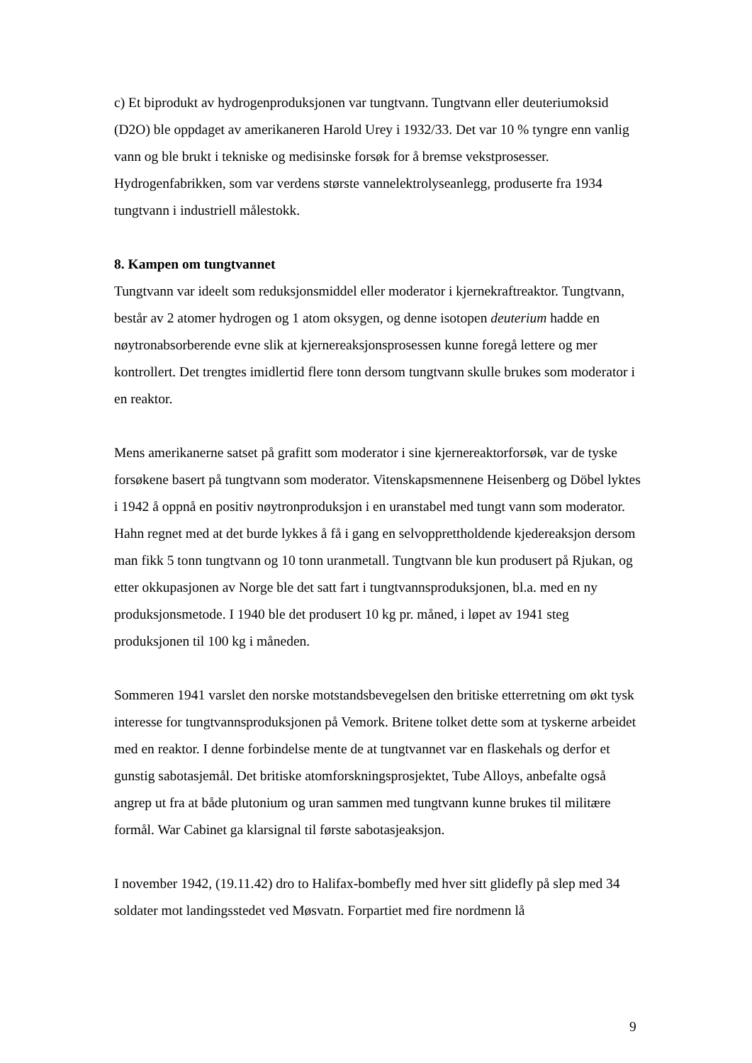c) Et biprodukt av hydrogenproduksjonen var tungtvann. Tungtvann eller deuteriumoksid (D2O) ble oppdaget av amerikaneren Harold Urey i 1932/33. Det var 10 % tyngre enn vanlig vann og ble brukt i tekniske og medisinske forsøk for å bremse vekstprosesser. Hydrogenfabrikken, som var verdens største vannelektrolyseanlegg, produserte fra 1934 tungtvann i industriell målestokk.
8. Kampen om tungtvannet
Tungtvann var ideelt som reduksjonsmiddel eller moderator i kjernekraftreaktor. Tungtvann, består av 2 atomer hydrogen og 1 atom oksygen, og denne isotopen deuterium hadde en nøytronabsorberende evne slik at kjernereaksjonsprosessen kunne foregå lettere og mer kontrollert. Det trengtes imidlertid flere tonn dersom tungtvann skulle brukes som moderator i en reaktor.
Mens amerikanerne satset på grafitt som moderator i sine kjernereaktorforsøk, var de tyske forsøkene basert på tungtvann som moderator. Vitenskapsmennene Heisenberg og Döbel lyktes i 1942 å oppnå en positiv nøytronproduksjon i en uranstabel med tungt vann som moderator. Hahn regnet med at det burde lykkes å få i gang en selvopprettholdende kjedereaksjon dersom man fikk 5 tonn tungtvann og 10 tonn uranmetall. Tungtvann ble kun produsert på Rjukan, og etter okkupasjonen av Norge ble det satt fart i tungtvannsproduksjonen, bl.a. med en ny produksjonsmetode. I 1940 ble det produsert 10 kg pr. måned, i løpet av 1941 steg produksjonen til 100 kg i måneden.
Sommeren 1941 varslet den norske motstandsbevegelsen den britiske etterretning om økt tysk interesse for tungtvannsproduksjonen på Vemork. Britene tolket dette som at tyskerne arbeidet med en reaktor. I denne forbindelse mente de at tungtvannet var en flaskehals og derfor et gunstig sabotasjemål. Det britiske atomforskningsprosjektet, Tube Alloys, anbefalte også angrep ut fra at både plutonium og uran sammen med tungtvann kunne brukes til militære formål. War Cabinet ga klarsignal til første sabotasjeaksjon.
I november 1942, (19.11.42) dro to Halifax-bombefly med hver sitt glidefly på slep med 34 soldater mot landingsstedet ved Møsvatn. Forpartiet med fire nordmenn lå
9